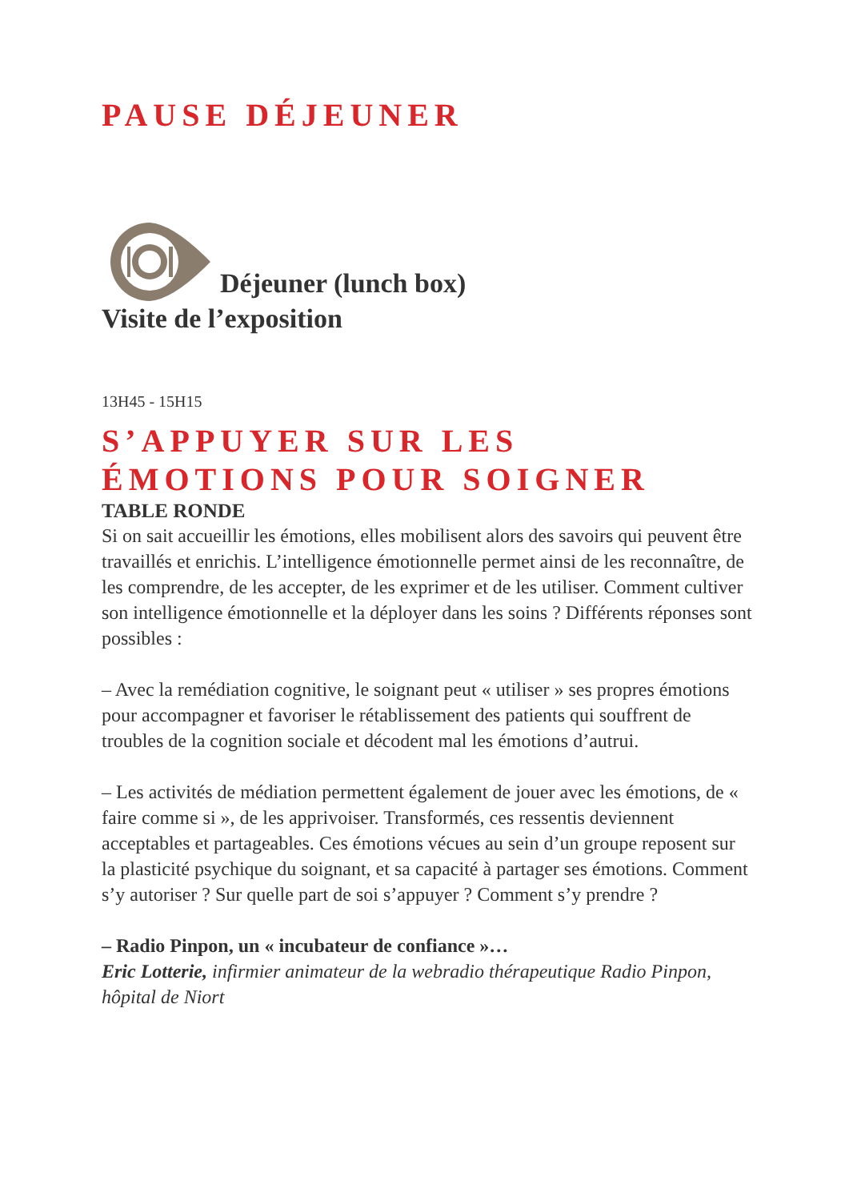PAUSE DÉJEUNER
Déjeuner (lunch box)
Visite de l’exposition
13H45 - 15H15
S’APPUYER SUR LES
ÉMOTIONS POUR SOIGNER
TABLE RONDE
Si on sait accueillir les émotions, elles mobilisent alors des savoirs qui peuvent être travaillés et enrichis. L’intelligence émotionnelle permet ainsi de les reconnaître, de les comprendre, de les accepter, de les exprimer et de les utiliser. Comment cultiver son intelligence émotionnelle et la déployer dans les soins ? Différents réponses sont possibles :
– Avec la remédiation cognitive, le soignant peut « utiliser » ses propres émotions pour accompagner et favoriser le rétablissement des patients qui souffrent de troubles de la cognition sociale et décodent mal les émotions d’autrui.
– Les activités de médiation permettent également de jouer avec les émotions, de « faire comme si », de les apprivoiser. Transformés, ces ressentis deviennent acceptables et partageables. Ces émotions vécues au sein d’un groupe reposent sur la plasticité psychique du soignant, et sa capacité à partager ses émotions. Comment s’y autoriser ? Sur quelle part de soi s’appuyer ? Comment s’y prendre ?
– Radio Pinpon, un « incubateur de confiance »…
Eric Lotterie, infirmier animateur de la webradio thérapeutique Radio Pinpon, hôpital de Niort